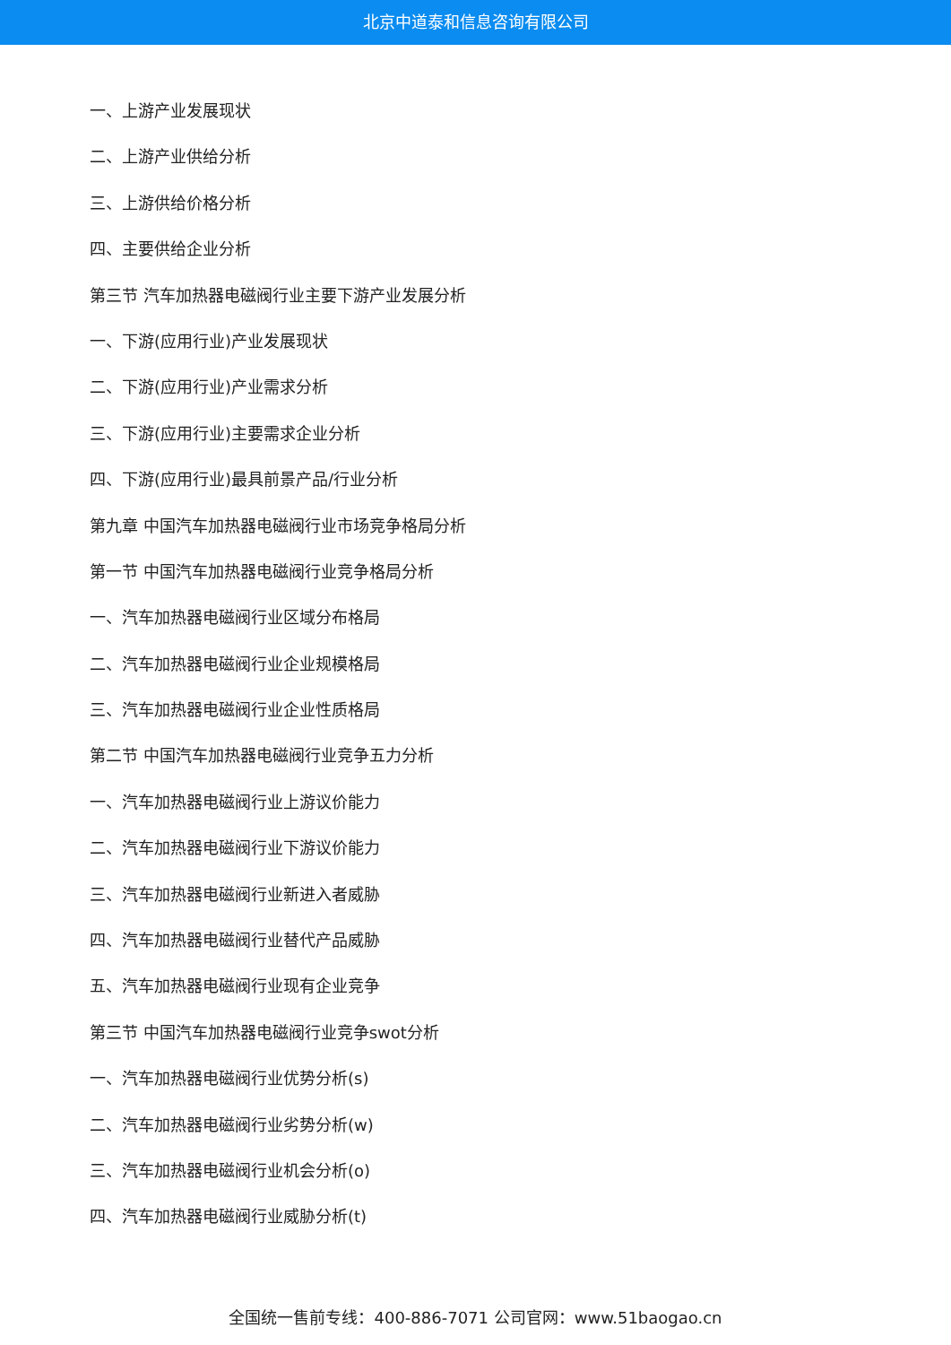北京中道泰和信息咨询有限公司
一、上游产业发展现状
二、上游产业供给分析
三、上游供给价格分析
四、主要供给企业分析
第三节 汽车加热器电磁阀行业主要下游产业发展分析
一、下游(应用行业)产业发展现状
二、下游(应用行业)产业需求分析
三、下游(应用行业)主要需求企业分析
四、下游(应用行业)最具前景产品/行业分析
第九章 中国汽车加热器电磁阀行业市场竞争格局分析
第一节 中国汽车加热器电磁阀行业竞争格局分析
一、汽车加热器电磁阀行业区域分布格局
二、汽车加热器电磁阀行业企业规模格局
三、汽车加热器电磁阀行业企业性质格局
第二节 中国汽车加热器电磁阀行业竞争五力分析
一、汽车加热器电磁阀行业上游议价能力
二、汽车加热器电磁阀行业下游议价能力
三、汽车加热器电磁阀行业新进入者威胁
四、汽车加热器电磁阀行业替代产品威胁
五、汽车加热器电磁阀行业现有企业竞争
第三节 中国汽车加热器电磁阀行业竞争swot分析
一、汽车加热器电磁阀行业优势分析(s)
二、汽车加热器电磁阀行业劣势分析(w)
三、汽车加热器电磁阀行业机会分析(o)
四、汽车加热器电磁阀行业威胁分析(t)
全国统一售前专线：400-886-7071 公司官网：www.51baogao.cn